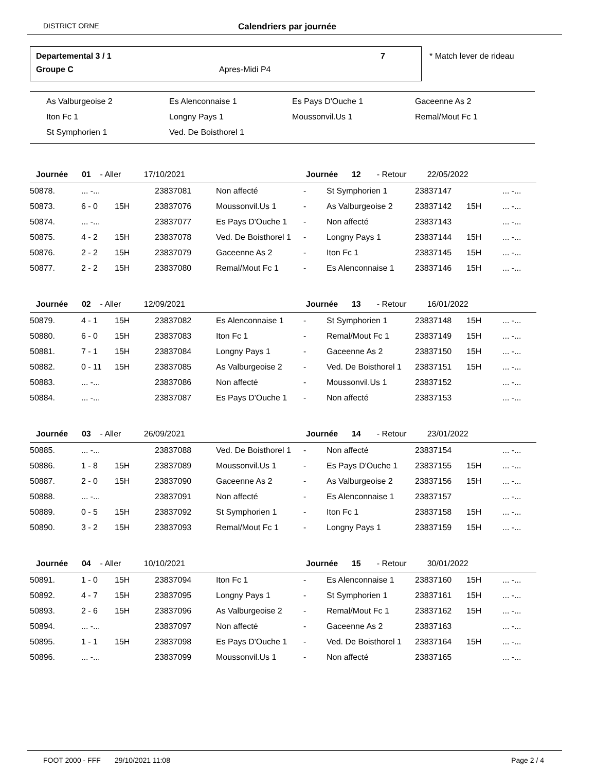DISTRICT ORNE Calendriers par journée
Departemental 3 / 1 7
Groupe C Apres-Midi P4
* Match lever de rideau
| As Valburgeoise 2 | Es Alenconnaise 1 | Es Pays D'Ouche 1 | Gaceenne As 2 |
| Iton Fc 1 | Longny Pays 1 | Moussonvil.Us 1 | Remal/Mout Fc 1 |
| St Symphorien 1 | Ved. De Boisthorel 1 | | |
| Journée 01 - Aller 17/10/2021 | | | | | Journée 12 - Retour 22/05/2022 | | | | |
| --- | --- | --- | --- | --- | --- | --- | --- | --- | --- |
| 50878. | ... -... | | 23837081 | Non affecté | - | St Symphorien 1 | 23837147 | | ... -... |
| 50873. | 6 - 0 | 15H | 23837076 | Moussonvil.Us 1 | - | As Valburgeoise 2 | 23837142 | 15H | ... -... |
| 50874. | ... -... | | 23837077 | Es Pays D'Ouche 1 | - | Non affecté | 23837143 | | ... -... |
| 50875. | 4 - 2 | 15H | 23837078 | Ved. De Boisthorel 1 | - | Longny Pays 1 | 23837144 | 15H | ... -... |
| 50876. | 2 - 2 | 15H | 23837079 | Gaceenne As 2 | - | Iton Fc 1 | 23837145 | 15H | ... -... |
| 50877. | 2 - 2 | 15H | 23837080 | Remal/Mout Fc 1 | - | Es Alenconnaise 1 | 23837146 | 15H | ... -... |
| Journée 02 - Aller 12/09/2021 | | | | | Journée 13 - Retour 16/01/2022 | | | | |
| --- | --- | --- | --- | --- | --- | --- | --- | --- | --- |
| 50879. | 4 - 1 | 15H | 23837082 | Es Alenconnaise 1 | - | St Symphorien 1 | 23837148 | 15H | ... -... |
| 50880. | 6 - 0 | 15H | 23837083 | Iton Fc 1 | - | Remal/Mout Fc 1 | 23837149 | 15H | ... -... |
| 50881. | 7 - 1 | 15H | 23837084 | Longny Pays 1 | - | Gaceenne As 2 | 23837150 | 15H | ... -... |
| 50882. | 0 - 11 | 15H | 23837085 | As Valburgeoise 2 | - | Ved. De Boisthorel 1 | 23837151 | 15H | ... -... |
| 50883. | ... -... | | 23837086 | Non affecté | - | Moussonvil.Us 1 | 23837152 | | ... -... |
| 50884. | ... -... | | 23837087 | Es Pays D'Ouche 1 | - | Non affecté | 23837153 | | ... -... |
| Journée 03 - Aller 26/09/2021 | | | | | Journée 14 - Retour 23/01/2022 | | | | |
| --- | --- | --- | --- | --- | --- | --- | --- | --- | --- |
| 50885. | ... -... | | 23837088 | Ved. De Boisthorel 1 | - | Non affecté | 23837154 | | ... -... |
| 50886. | 1 - 8 | 15H | 23837089 | Moussonvil.Us 1 | - | Es Pays D'Ouche 1 | 23837155 | 15H | ... -... |
| 50887. | 2 - 0 | 15H | 23837090 | Gaceenne As 2 | - | As Valburgeoise 2 | 23837156 | 15H | ... -... |
| 50888. | ... -... | | 23837091 | Non affecté | - | Es Alenconnaise 1 | 23837157 | | ... -... |
| 50889. | 0 - 5 | 15H | 23837092 | St Symphorien 1 | - | Iton Fc 1 | 23837158 | 15H | ... -... |
| 50890. | 3 - 2 | 15H | 23837093 | Remal/Mout Fc 1 | - | Longny Pays 1 | 23837159 | 15H | ... -... |
| Journée 04 - Aller 10/10/2021 | | | | | Journée 15 - Retour 30/01/2022 | | | | |
| --- | --- | --- | --- | --- | --- | --- | --- | --- | --- |
| 50891. | 1 - 0 | 15H | 23837094 | Iton Fc 1 | - | Es Alenconnaise 1 | 23837160 | 15H | ... -... |
| 50892. | 4 - 7 | 15H | 23837095 | Longny Pays 1 | - | St Symphorien 1 | 23837161 | 15H | ... -... |
| 50893. | 2 - 6 | 15H | 23837096 | As Valburgeoise 2 | - | Remal/Mout Fc 1 | 23837162 | 15H | ... -... |
| 50894. | ... -... | | 23837097 | Non affecté | - | Gaceenne As 2 | 23837163 | | ... -... |
| 50895. | 1 - 1 | 15H | 23837098 | Es Pays D'Ouche 1 | - | Ved. De Boisthorel 1 | 23837164 | 15H | ... -... |
| 50896. | ... -... | | 23837099 | Moussonvil.Us 1 | - | Non affecté | 23837165 | | ... -... |
FOOT 2000 - FFF 29/10/2021 11:08 Page 2 / 4